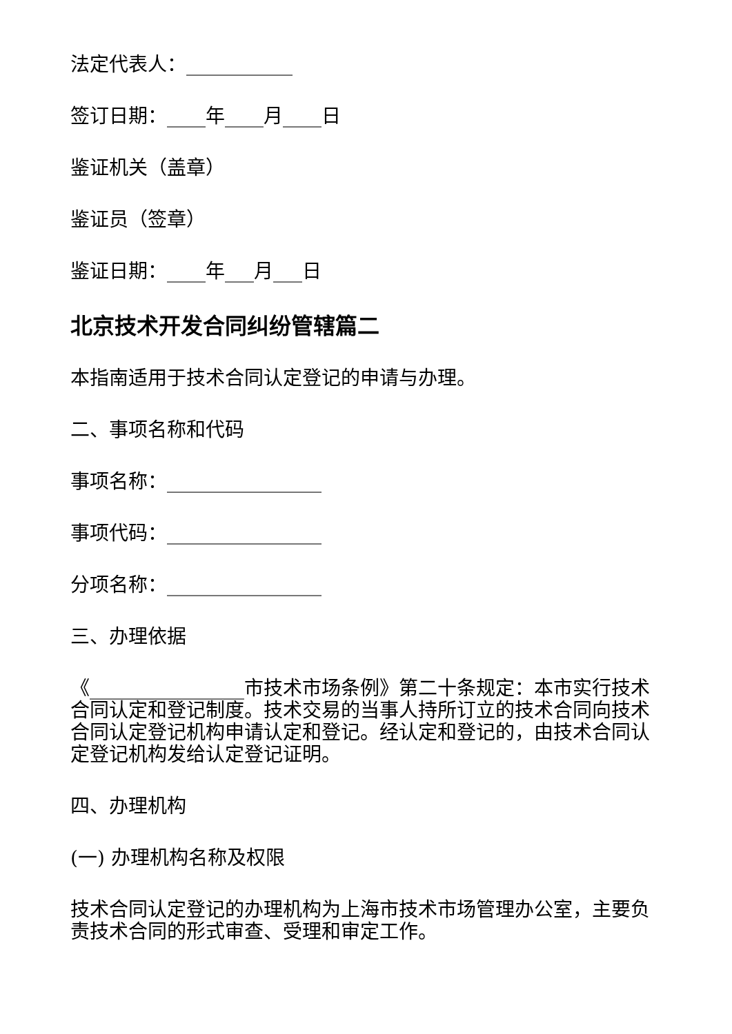法定代表人：___________
签订日期：____年____月____日
鉴证机关（盖章）
鉴证员（签章）
鉴证日期：____年___月___日
北京技术开发合同纠纷管辖篇二
本指南适用于技术合同认定登记的申请与办理。
二、事项名称和代码
事项名称：________________
事项代码：________________
分项名称：________________
三、办理依据
《________________市技术市场条例》第二十条规定：本市实行技术合同认定和登记制度。技术交易的当事人持所订立的技术合同向技术合同认定登记机构申请认定和登记。经认定和登记的，由技术合同认定登记机构发给认定登记证明。
四、办理机构
(一) 办理机构名称及权限
技术合同认定登记的办理机构为上海市技术市场管理办公室，主要负责技术合同的形式审查、受理和审定工作。